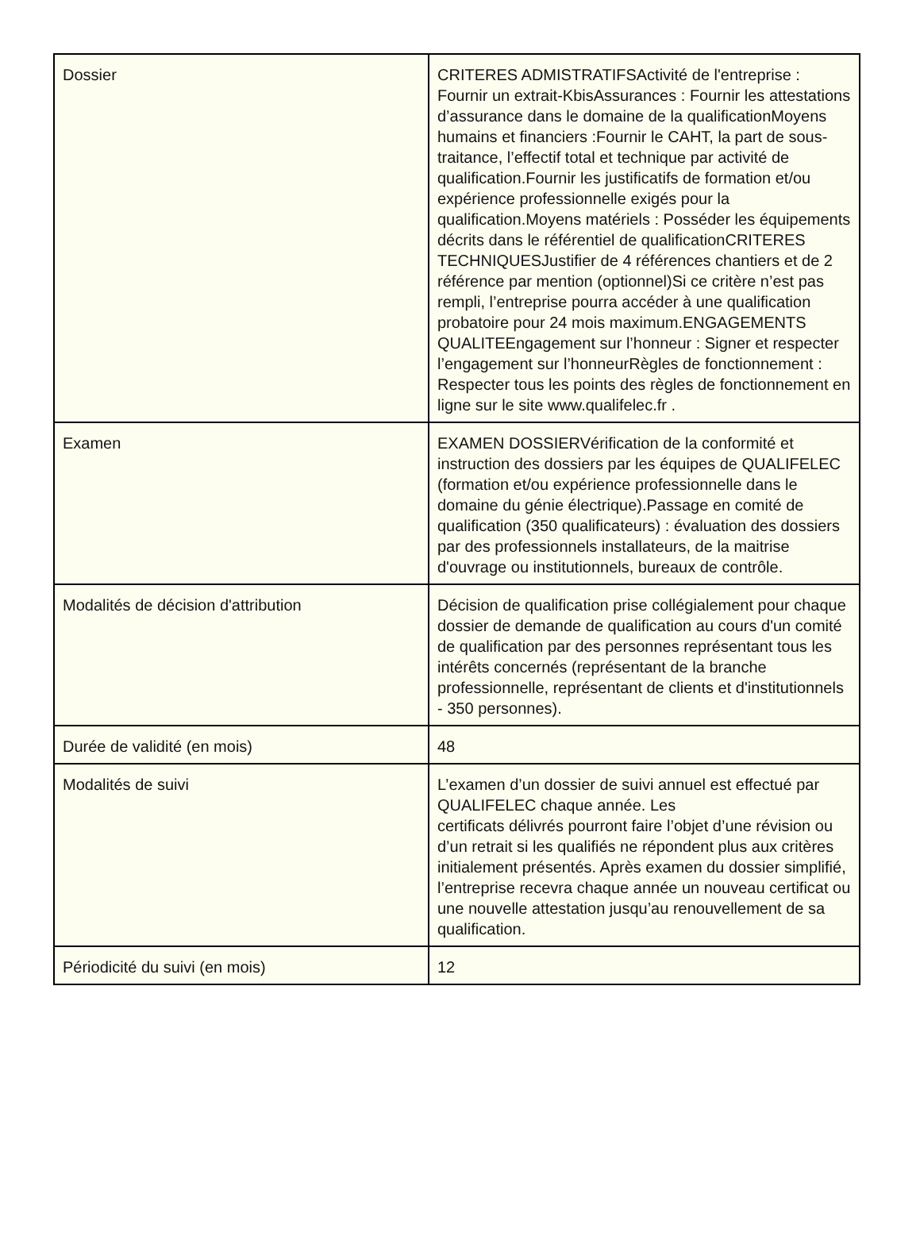| Dossier | CRITERES ADMISTRATIFSActivité de l'entreprise : Fournir un extrait-KbisAssurances : Fournir les attestations d’assurance dans le domaine de la qualificationMoyens humains et financiers :Fournir le CAHT, la part de sous-traitance, l’effectif total et technique par activité de qualification.Fournir les justificatifs de formation et/ou expérience professionnelle exigés pour la qualification.Moyens matériels : Posséder les équipements décrits dans le référentiel de qualificationCRITERES TECHNIQUESJustifier de 4 références chantiers et de 2 référence par mention (optionnel)Si ce critère n’est pas rempli, l’entreprise pourra accéder à une qualification probatoire pour 24 mois maximum.ENGAGEMENTS QUALITEEngagement sur l’honneur : Signer et respecter l’engagement sur l’honneurRègles de fonctionnement : Respecter tous les points des règles de fonctionnement en ligne sur le site www.qualifelec.fr . |
| Examen | EXAMEN DOSSIERVérification de la conformité et instruction des dossiers par les équipes de QUALIFELEC (formation et/ou expérience professionnelle dans le domaine du génie électrique).Passage en comité de qualification (350 qualificateurs) : évaluation des dossiers par des professionnels installateurs, de la maitrise d'ouvrage ou institutionnels, bureaux de contrôle. |
| Modalités de décision d'attribution | Décision de qualification prise collégialement pour chaque dossier de demande de qualification au cours d'un comité de qualification par des personnes représentant tous les intérêts concernés (représentant de la branche professionnelle, représentant de clients et d'institutionnels - 350 personnes). |
| Durée de validité (en mois) | 48 |
| Modalités de suivi | L’examen d’un dossier de suivi annuel est effectué par QUALIFELEC chaque année. Les certificats délivrés pourront faire l’objet d’une révision ou d’un retrait si les qualifiés ne répondent plus aux critères initialement présentés. Après examen du dossier simplifié, l’entreprise recevra chaque année un nouveau certificat ou une nouvelle attestation jusqu’au renouvellement de sa qualification. |
| Périodicité du suivi (en mois) | 12 |